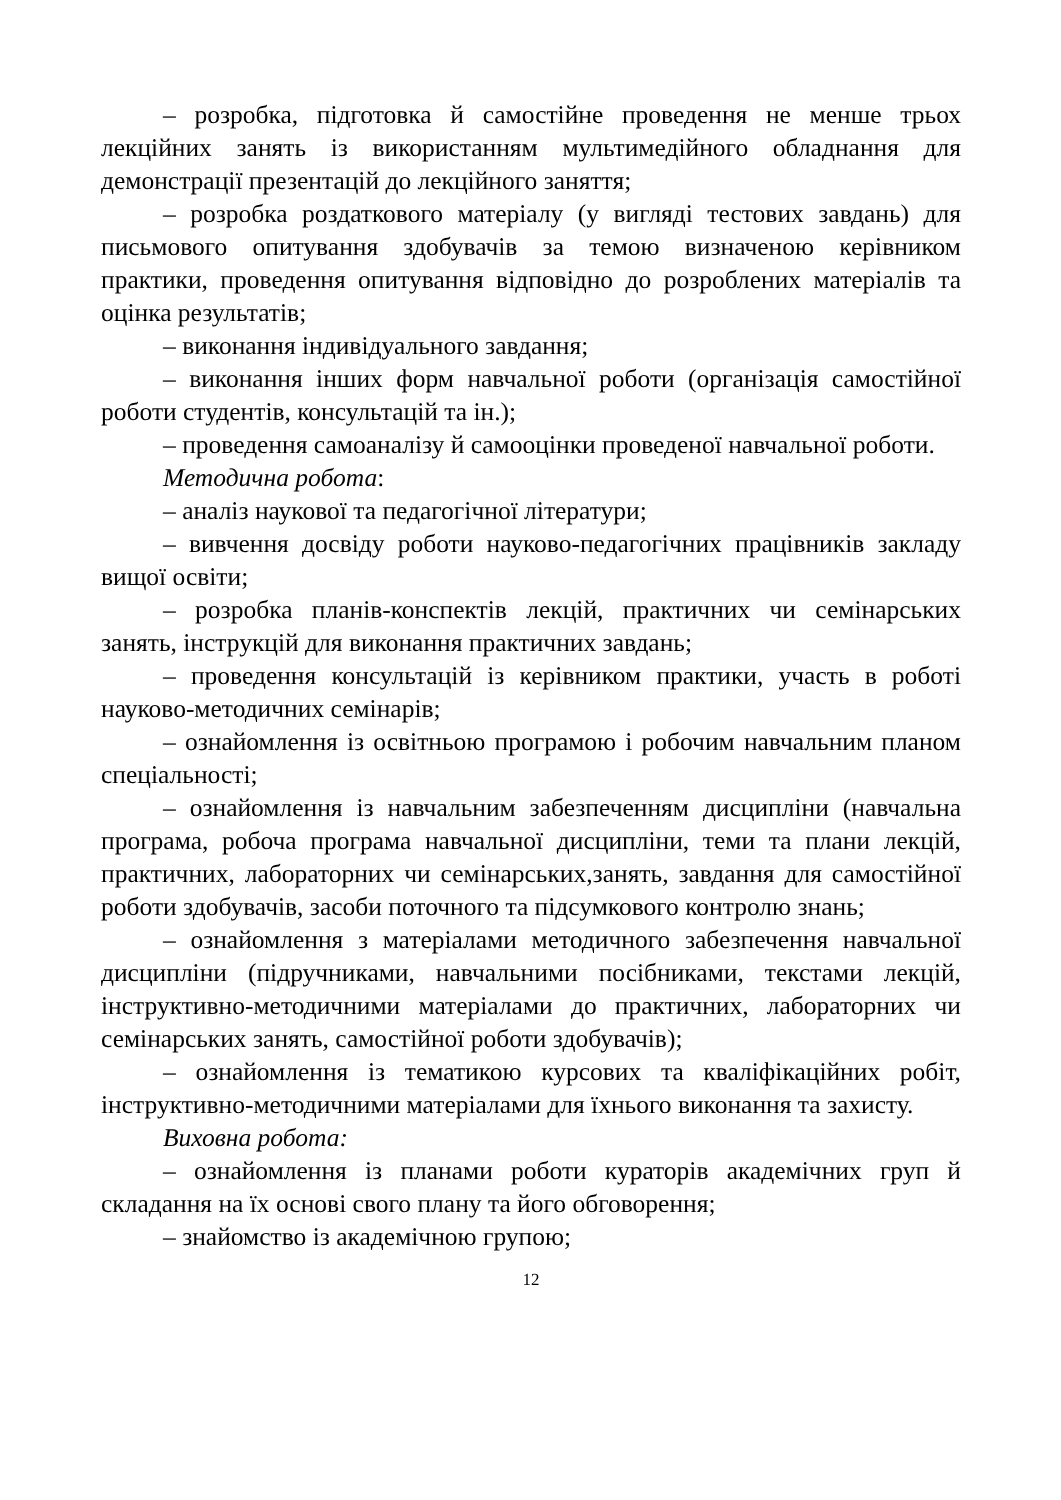– розробка, підготовка й самостійне проведення не менше трьох лекційних занять із використанням мультимедійного обладнання для демонстрації презентацій до лекційного заняття;
– розробка роздаткового матеріалу (у вигляді тестових завдань) для письмового опитування здобувачів за темою визначеною керівником практики, проведення опитування відповідно до розроблених матеріалів та оцінка результатів;
– виконання індивідуального завдання;
– виконання інших форм навчальної роботи (організація самостійної роботи студентів, консультацій та ін.);
– проведення самоаналізу й самооцінки проведеної навчальної роботи.
Методична робота:
– аналіз наукової та педагогічної літератури;
– вивчення досвіду роботи науково-педагогічних працівників закладу вищої освіти;
– розробка планів-конспектів лекцій, практичних чи семінарських занять, інструкцій для виконання практичних завдань;
– проведення консультацій із керівником практики, участь в роботі науково-методичних семінарів;
– ознайомлення із освітньою програмою і робочим навчальним планом спеціальності;
– ознайомлення із навчальним забезпеченням дисципліни (навчальна програма, робоча програма навчальної дисципліни, теми та плани лекцій, практичних, лабораторних чи семінарських,занять, завдання для самостійної роботи здобувачів, засоби поточного та підсумкового контролю знань;
– ознайомлення з матеріалами методичного забезпечення навчальної дисципліни (підручниками, навчальними посібниками, текстами лекцій, інструктивно-методичними матеріалами до практичних, лабораторних чи семінарських занять, самостійної роботи здобувачів);
– ознайомлення із тематикою курсових та кваліфікаційних робіт, інструктивно-методичними матеріалами для їхнього виконання та захисту.
Виховна робота:
– ознайомлення із планами роботи кураторів академічних груп й складання на їх основі свого плану та його обговорення;
– знайомство із академічною групою;
12